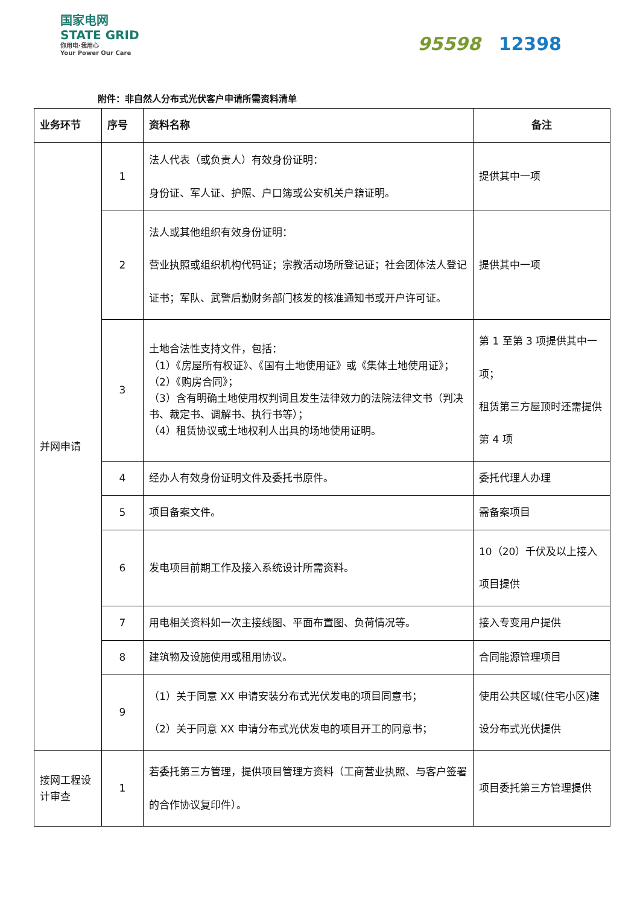国家电网
STATE GRID
你用电·我用心
Your Power Our Care
95598 12398
附件：非自然人分布式光伏客户申请所需资料清单
| 业务环节 | 序号 | 资料名称 | 备注 |
| --- | --- | --- | --- |
| 并网申请 | 1 | 法人代表（或负责人）有效身份证明： 身份证、军人证、护照、户口簿或公安机关户籍证明。 | 提供其中一项 |
| | 2 | 法人或其他组织有效身份证明： 营业执照或组织机构代码证；宗教活动场所登记证；社会团体法人登记证书；军队、武警后勤财务部门核发的核准通知书或开户许可证。 | 提供其中一项 |
| | 3 | 土地合法性支持文件，包括： （1）《房屋所有权证》、《国有土地使用证》或《集体土地使用证》； （2）《购房合同》； （3）含有明确土地使用权判词且发生法律效力的法院法律文书（判决书、裁定书、调解书、执行书等）； （4）租赁协议或土地权利人出具的场地使用证明。 | 第 1 至第 3 项提供其中一项； 租赁第三方屋顶时还需提供第 4 项 |
| | 4 | 经办人有效身份证明文件及委托书原件。 | 委托代理人办理 |
| | 5 | 项目备案文件。 | 需备案项目 |
| | 6 | 发电项目前期工作及接入系统设计所需资料。 | 10（20）千伏及以上接入项目提供 |
| | 7 | 用电相关资料如一次主接线图、平面布置图、负荷情况等。 | 接入专变用户提供 |
| | 8 | 建筑物及设施使用或租用协议。 | 合同能源管理项目 |
| | 9 | （1）关于同意 XX 申请安装分布式光伏发电的项目同意书； （2）关于同意 XX 申请分布式光伏发电的项目开工的同意书； | 使用公共区域(住宅小区)建设分布式光伏提供 |
| 接网工程设计审查 | 1 | 若委托第三方管理，提供项目管理方资料（工商营业执照、与客户签署的合作协议复印件）。 | 项目委托第三方管理提供 |